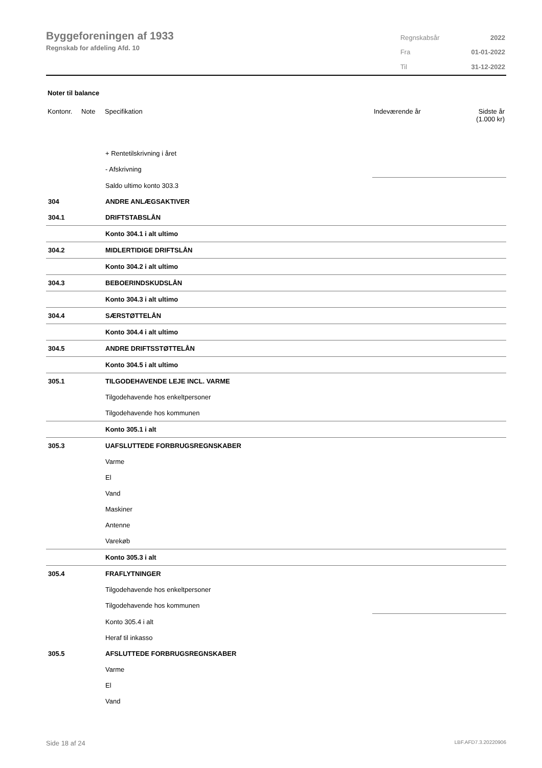Byggeforeningen af 1933
Regnskab for afdeling Afd. 10
| Regnskabsår | 2022 |
| Fra | 01-01-2022 |
| Til | 31-12-2022 |
Noter til balance
| Kontonr. | Note | Specifikation | Indeværende år | Sidste år (1.000 kr) |
| --- | --- | --- | --- | --- |
| | | + Rentetilskrivning i året | | |
| | | - Afskrivning | | |
| | | Saldo ultimo konto 303.3 | | |
| 304 | | ANDRE ANLÆGSAKTIVER | | |
| 304.1 | | DRIFTSTABSLÅN | | |
| | | Konto 304.1 i alt ultimo | | |
| 304.2 | | MIDLERTIDIGE DRIFTSLÅN | | |
| | | Konto 304.2 i alt ultimo | | |
| 304.3 | | BEBOERINDSKUDSLÅN | | |
| | | Konto 304.3 i alt ultimo | | |
| 304.4 | | SÆRSTØTTELÅN | | |
| | | Konto 304.4 i alt ultimo | | |
| 304.5 | | ANDRE DRIFTSSTØTTELÅN | | |
| | | Konto 304.5 i alt ultimo | | |
| 305.1 | | TILGODEHAVENDE LEJE INCL. VARME | | |
| | | Tilgodehavende hos enkeltpersoner | | |
| | | Tilgodehavende hos kommunen | | |
| | | Konto 305.1 i alt | | |
| 305.3 | | UAFSLUTTEDE FORBRUGSREGNSKABER | | |
| | | Varme | | |
| | | El | | |
| | | Vand | | |
| | | Maskiner | | |
| | | Antenne | | |
| | | Varekøb | | |
| | | Konto 305.3 i alt | | |
| 305.4 | | FRAFLYTNINGER | | |
| | | Tilgodehavende hos enkeltpersoner | | |
| | | Tilgodehavende hos kommunen | | |
| | | Konto 305.4 i alt | | |
| | | Heraf til inkasso | | |
| 305.5 | | AFSLUTTEDE FORBRUGSREGNSKABER | | |
| | | Varme | | |
| | | El | | |
| | | Vand | | |
Side 18 af 24 LBF.AFD7.3.20220906